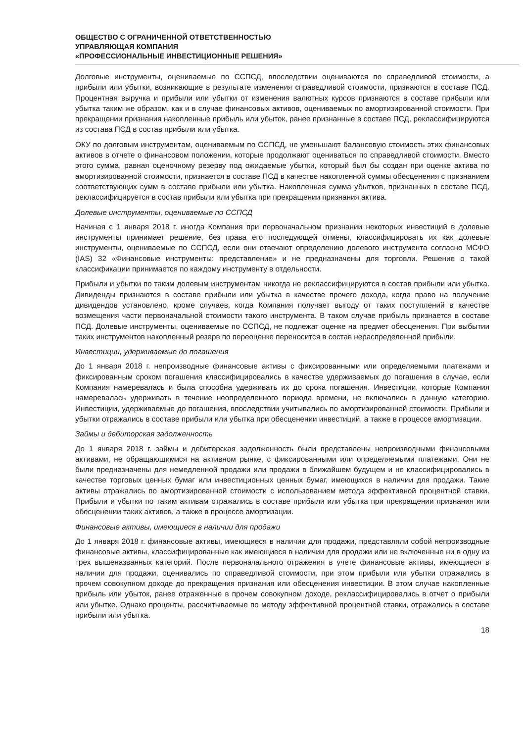ОБЩЕСТВО С ОГРАНИЧЕННОЙ ОТВЕТСТВЕННОСТЬЮ
УПРАВЛЯЮЩАЯ КОМПАНИЯ
«ПРОФЕССИОНАЛЬНЫЕ ИНВЕСТИЦИОННЫЕ РЕШЕНИЯ»
Долговые инструменты, оцениваемые по ССПСД, впоследствии оцениваются по справедливой стоимости, а прибыли или убытки, возникающие в результате изменения справедливой стоимости, признаются в составе ПСД. Процентная выручка и прибыли или убытки от изменения валютных курсов признаются в составе прибыли или убытка таким же образом, как и в случае финансовых активов, оцениваемых по амортизированной стоимости. При прекращении признания накопленные прибыль или убыток, ранее признанные в составе ПСД, реклассифицируются из состава ПСД в состав прибыли или убытка.
ОКУ по долговым инструментам, оцениваемым по ССПСД, не уменьшают балансовую стоимость этих финансовых активов в отчете о финансовом положении, которые продолжают оцениваться по справедливой стоимости. Вместо этого сумма, равная оценочному резерву под ожидаемые убытки, который был бы создан при оценке актива по амортизированной стоимости, признается в составе ПСД в качестве накопленной суммы обесценения с признанием соответствующих сумм в составе прибыли или убытка. Накопленная сумма убытков, признанных в составе ПСД, реклассифицируется в состав прибыли или убытка при прекращении признания актива.
Долевые инструменты, оцениваемые по ССПСД
Начиная с 1 января 2018 г. иногда Компания при первоначальном признании некоторых инвестиций в долевые инструменты принимает решение, без права его последующей отмены, классифицировать их как долевые инструменты, оцениваемые по ССПСД, если они отвечают определению долевого инструмента согласно МСФО (IAS) 32 «Финансовые инструменты: представление» и не предназначены для торговли. Решение о такой классификации принимается по каждому инструменту в отдельности.
Прибыли и убытки по таким долевым инструментам никогда не реклассифицируются в состав прибыли или убытка. Дивиденды признаются в составе прибыли или убытка в качестве прочего дохода, когда право на получение дивидендов установлено, кроме случаев, когда Компания получает выгоду от таких поступлений в качестве возмещения части первоначальной стоимости такого инструмента. В таком случае прибыль признается в составе ПСД. Долевые инструменты, оцениваемые по ССПСД, не подлежат оценке на предмет обесценения. При выбытии таких инструментов накопленный резерв по переоценке переносится в состав нераспределенной прибыли.
Инвестиции, удерживаемые до погашения
До 1 января 2018 г. непроизводные финансовые активы с фиксированными или определяемыми платежами и фиксированным сроком погашения классифицировались в качестве удерживаемых до погашения в случае, если Компания намеревалась и была способна удерживать их до срока погашения. Инвестиции, которые Компания намеревалась удерживать в течение неопределенного периода времени, не включались в данную категорию. Инвестиции, удерживаемые до погашения, впоследствии учитывались по амортизированной стоимости. Прибыли и убытки отражались в составе прибыли или убытка при обесценении инвестиций, а также в процессе амортизации.
Займы и дебиторская задолженность
До 1 января 2018 г. займы и дебиторская задолженность были представлены непроизводными финансовыми активами, не обращающимися на активном рынке, с фиксированными или определяемыми платежами. Они не были предназначены для немедленной продажи или продажи в ближайшем будущем и не классифицировались в качестве торговых ценных бумаг или инвестиционных ценных бумаг, имеющихся в наличии для продажи. Такие активы отражались по амортизированной стоимости с использованием метода эффективной процентной ставки. Прибыли и убытки по таким активам отражались в составе прибыли или убытка при прекращении признания или обесценении таких активов, а также в процессе амортизации.
Финансовые активы, имеющиеся в наличии для продажи
До 1 января 2018 г. финансовые активы, имеющиеся в наличии для продажи, представляли собой непроизводные финансовые активы, классифицированные как имеющиеся в наличии для продажи или не включенные ни в одну из трех вышеназванных категорий. После первоначального отражения в учете финансовые активы, имеющиеся в наличии для продажи, оценивались по справедливой стоимости, при этом прибыли или убытки отражались в прочем совокупном доходе до прекращения признания или обесценения инвестиции. В этом случае накопленные прибыль или убыток, ранее отраженные в прочем совокупном доходе, реклассифицировались в отчет о прибыли или убытке. Однако проценты, рассчитываемые по методу эффективной процентной ставки, отражались в составе прибыли или убытка.
18